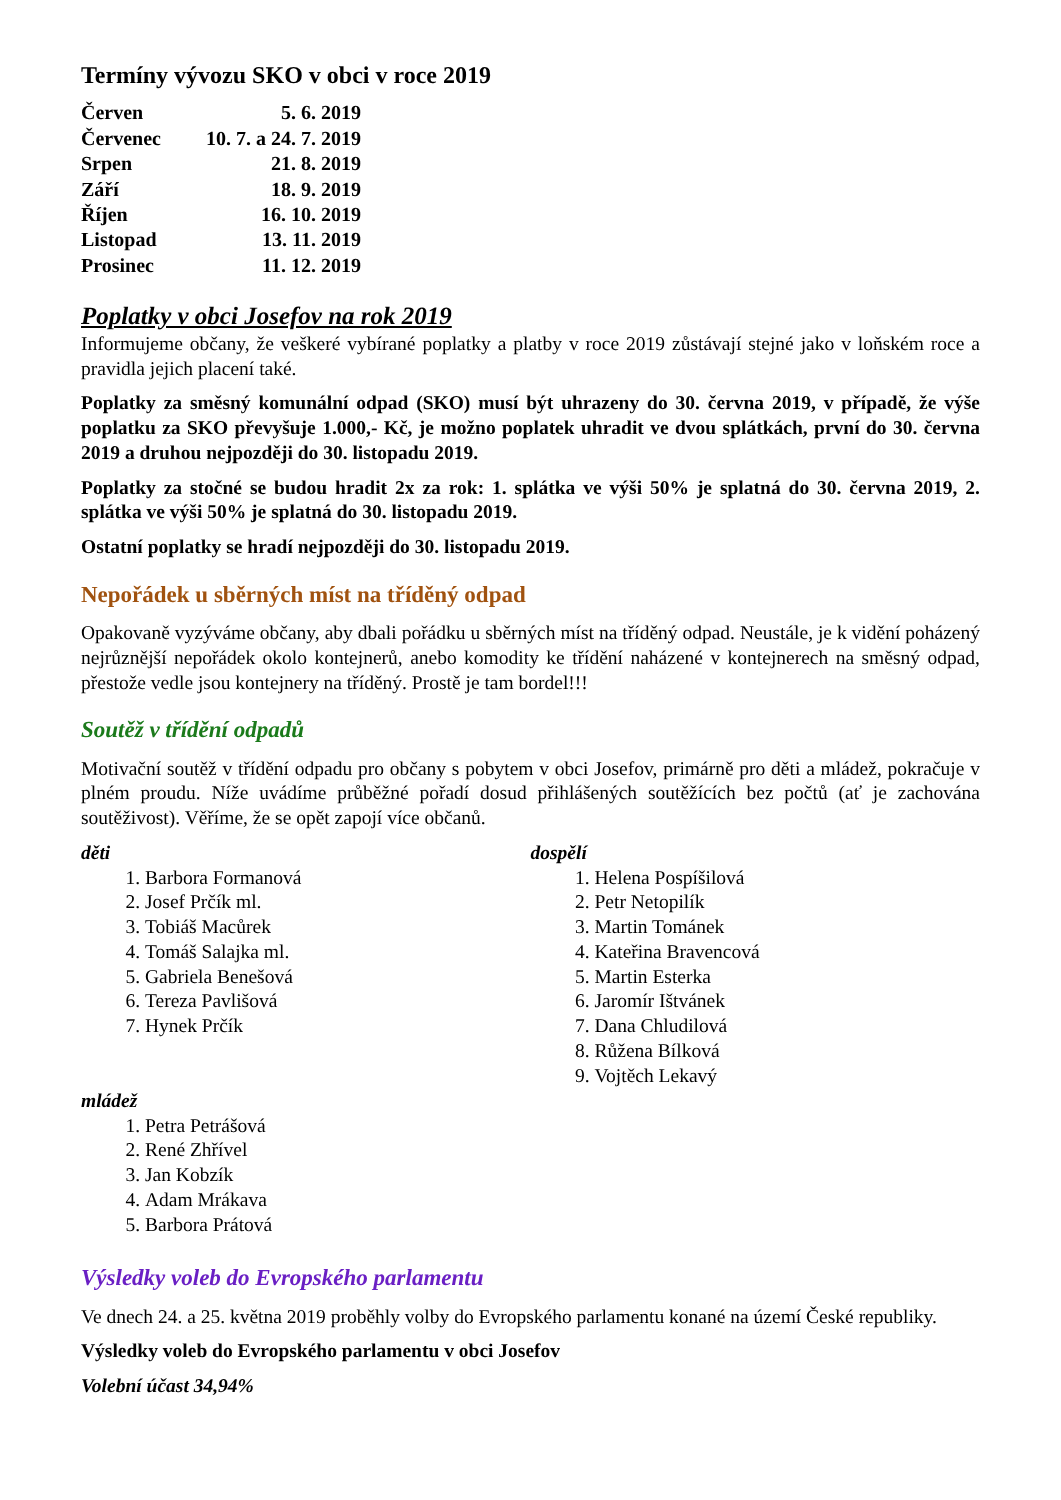Termíny vývozu SKO v obci v roce 2019
| Červen | 5. 6. 2019 |
| Červenec | 10. 7. a 24. 7. 2019 |
| Srpen | 21. 8. 2019 |
| Září | 18. 9. 2019 |
| Říjen | 16. 10. 2019 |
| Listopad | 13. 11. 2019 |
| Prosinec | 11. 12. 2019 |
Poplatky v obci Josefov na rok 2019
Informujeme občany, že veškeré vybírané poplatky a platby v roce 2019 zůstávají stejné jako v loňském roce a pravidla jejich placení také.
Poplatky za směsný komunální odpad (SKO) musí být uhrazeny do 30. června 2019, v případě, že výše poplatku za SKO převyšuje 1.000,- Kč, je možno poplatek uhradit ve dvou splátkách, první do 30. června 2019 a druhou nejpozději do 30. listopadu 2019.
Poplatky za stočné se budou hradit 2x za rok: 1. splátka ve výši 50% je splatná do 30. června 2019, 2. splátka ve výši 50% je splatná do 30. listopadu 2019.
Ostatní poplatky se hradí nejpozději do 30. listopadu 2019.
Nepořádek u sběrných míst na tříděný odpad
Opakovaně vyzýváme občany, aby dbali pořádku u sběrných míst na tříděný odpad. Neustále, je k vidění poházený nejrůznější nepořádek okolo kontejnerů, anebo komodity ke třídění naházené v kontejnerech na směsný odpad, přestože vedle jsou kontejnery na tříděný. Prostě je tam bordel!!!
Soutěž v třídění odpadů
Motivační soutěž v třídění odpadu pro občany s pobytem v obci Josefov, primárně pro děti a mládež, pokračuje v plném proudu. Níže uvádíme průběžné pořadí dosud přihlášených soutěžících bez počtů (ať je zachována soutěživost). Věříme, že se opět zapojí více občanů.
děti
1. Barbora Formanová
2. Josef Prčík ml.
3. Tobiáš Macůrek
4. Tomáš Salajka ml.
5. Gabriela Benešová
6. Tereza Pavlišová
7. Hynek Prčík
mládež
1. Petra Petrášová
2. René Zhřível
3. Jan Kobzík
4. Adam Mrákava
5. Barbora Prátová
dospělí
1. Helena Pospíšilová
2. Petr Netopilík
3. Martin Tománek
4. Kateřina Bravencová
5. Martin Esterka
6. Jaromír Ištvánek
7. Dana Chludilová
8. Růžena Bílková
9. Vojtěch Lekavý
Výsledky voleb do Evropského parlamentu
Ve dnech 24. a 25. května 2019 proběhly volby do Evropského parlamentu konané na území České republiky.
Výsledky voleb do Evropského parlamentu v obci Josefov
Volební účast 34,94%